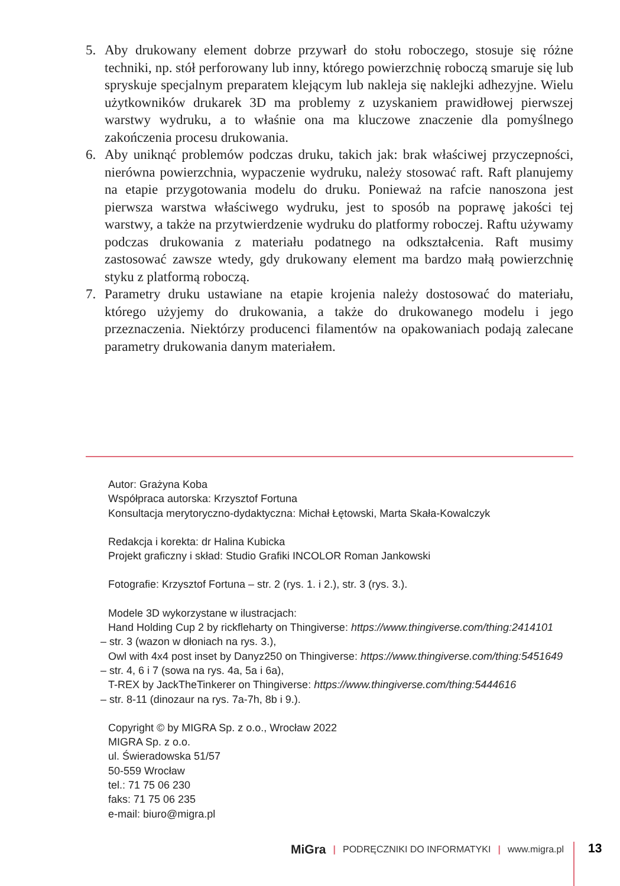5. Aby drukowany element dobrze przywarł do stołu roboczego, stosuje się różne techniki, np. stół perforowany lub inny, którego powierzchnię roboczą smaruje się lub spryskuje specjalnym preparatem klejącym lub nakleja się naklejki adhezyjne. Wielu użytkowników drukarek 3D ma problemy z uzyskaniem prawidłowej pierwszej warstwy wydruku, a to właśnie ona ma kluczowe znaczenie dla pomyślnego zakończenia procesu drukowania.
6. Aby uniknąć problemów podczas druku, takich jak: brak właściwej przyczepności, nierówna powierzchnia, wypaczenie wydruku, należy stosować raft. Raft planujemy na etapie przygotowania modelu do druku. Ponieważ na rafcie nanoszona jest pierwsza warstwa właściwego wydruku, jest to sposób na poprawę jakości tej warstwy, a także na przytwierdzenie wydruku do platformy roboczej. Raftu używamy podczas drukowania z materiału podatnego na odkształcenia. Raft musimy zastosować zawsze wtedy, gdy drukowany element ma bardzo małą powierzchnię styku z platformą roboczą.
7. Parametry druku ustawiane na etapie krojenia należy dostosować do materiału, którego użyjemy do drukowania, a także do drukowanego modelu i jego przeznaczenia. Niektórzy producenci filamentów na opakowaniach podają zalecane parametry drukowania danym materiałem.
Autor: Grażyna Koba
Współpraca autorska: Krzysztof Fortuna
Konsultacja merytoryczno-dydaktyczna: Michał Łętowski, Marta Skała-Kowalczyk
Redakcja i korekta: dr Halina Kubicka
Projekt graficzny i skład: Studio Grafiki INCOLOR Roman Jankowski
Fotografie: Krzysztof Fortuna – str. 2 (rys. 1. i 2.), str. 3 (rys. 3.).
Modele 3D wykorzystane w ilustracjach:
Hand Holding Cup 2 by rickfleharty on Thingiverse: https://www.thingiverse.com/thing:2414101
– str. 3 (wazon w dłoniach na rys. 3.),
Owl with 4x4 post inset by Danyz250 on Thingiverse: https://www.thingiverse.com/thing:5451649
– str. 4, 6 i 7 (sowa na rys. 4a, 5a i 6a),
T-REX by JackTheTinkerer on Thingiverse: https://www.thingiverse.com/thing:5444616
– str. 8-11 (dinozaur na rys. 7a-7h, 8b i 9.).
Copyright © by MIGRA Sp. z o.o., Wrocław 2022
MIGRA Sp. z o.o.
ul. Świeradowska 51/57
50-559 Wrocław
tel.: 71 75 06 230
faks: 71 75 06 235
e-mail: biuro@migra.pl
MiGra | PODRĘCZNIKI DO INFORMATYKI | www.migra.pl 13